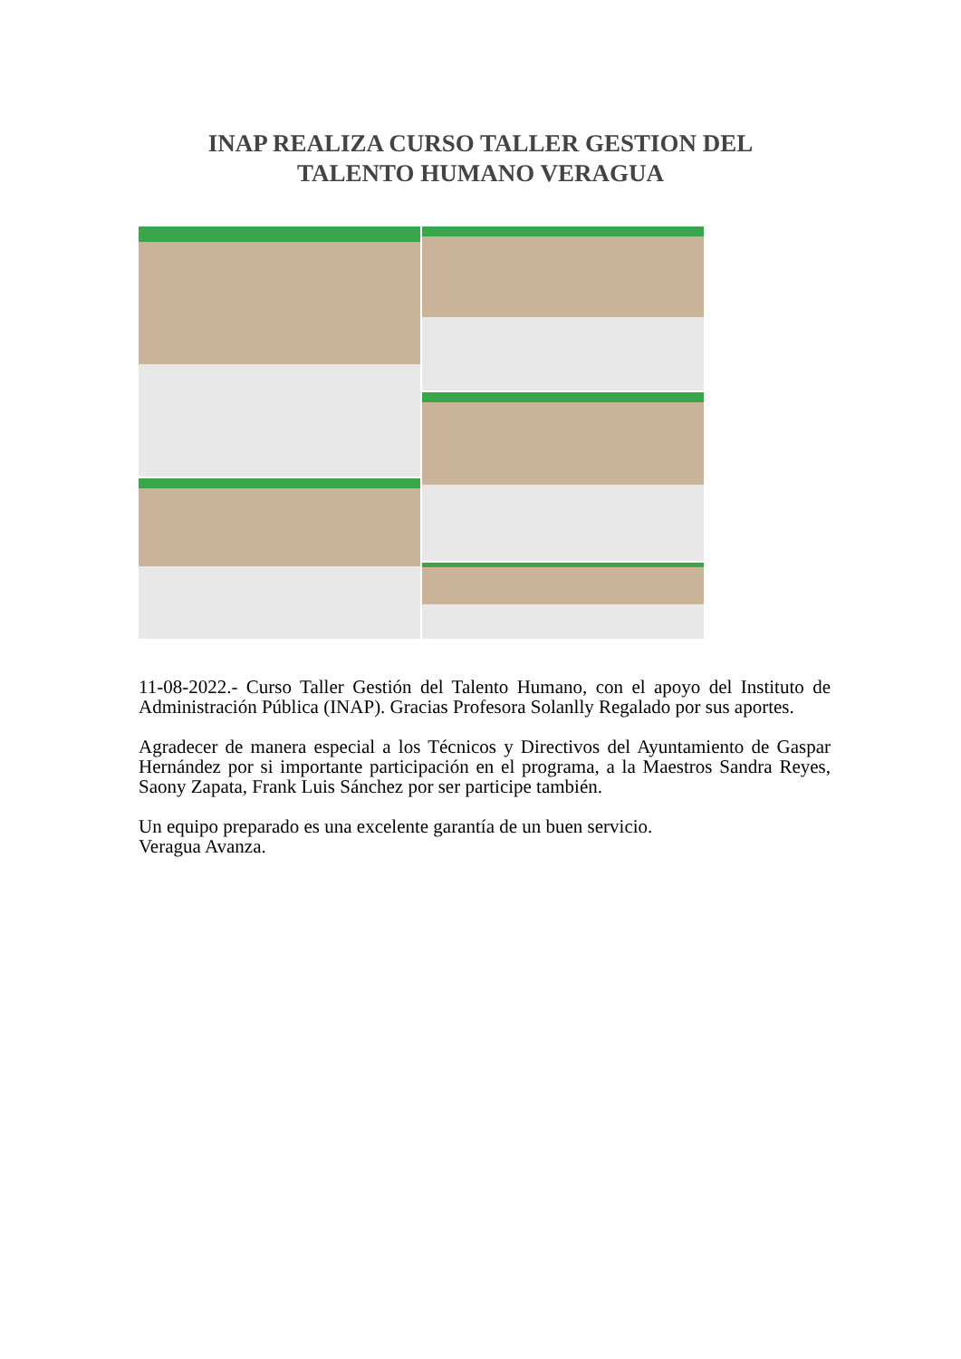INAP REALIZA CURSO TALLER GESTION DEL
TALENTO HUMANO VERAGUA
11-08-2022.- Curso Taller Gestión del Talento Humano, con el apoyo del Instituto de Administración Pública (INAP). Gracias Profesora Solanlly Regalado por sus aportes.
Agradecer de manera especial a los Técnicos y Directivos del Ayuntamiento de Gaspar Hernández por si importante participación en el programa, a la Maestros Sandra Reyes, Saony Zapata, Frank Luis Sánchez por ser participe también.
Un equipo preparado es una excelente garantía de un buen servicio.
Veragua Avanza.